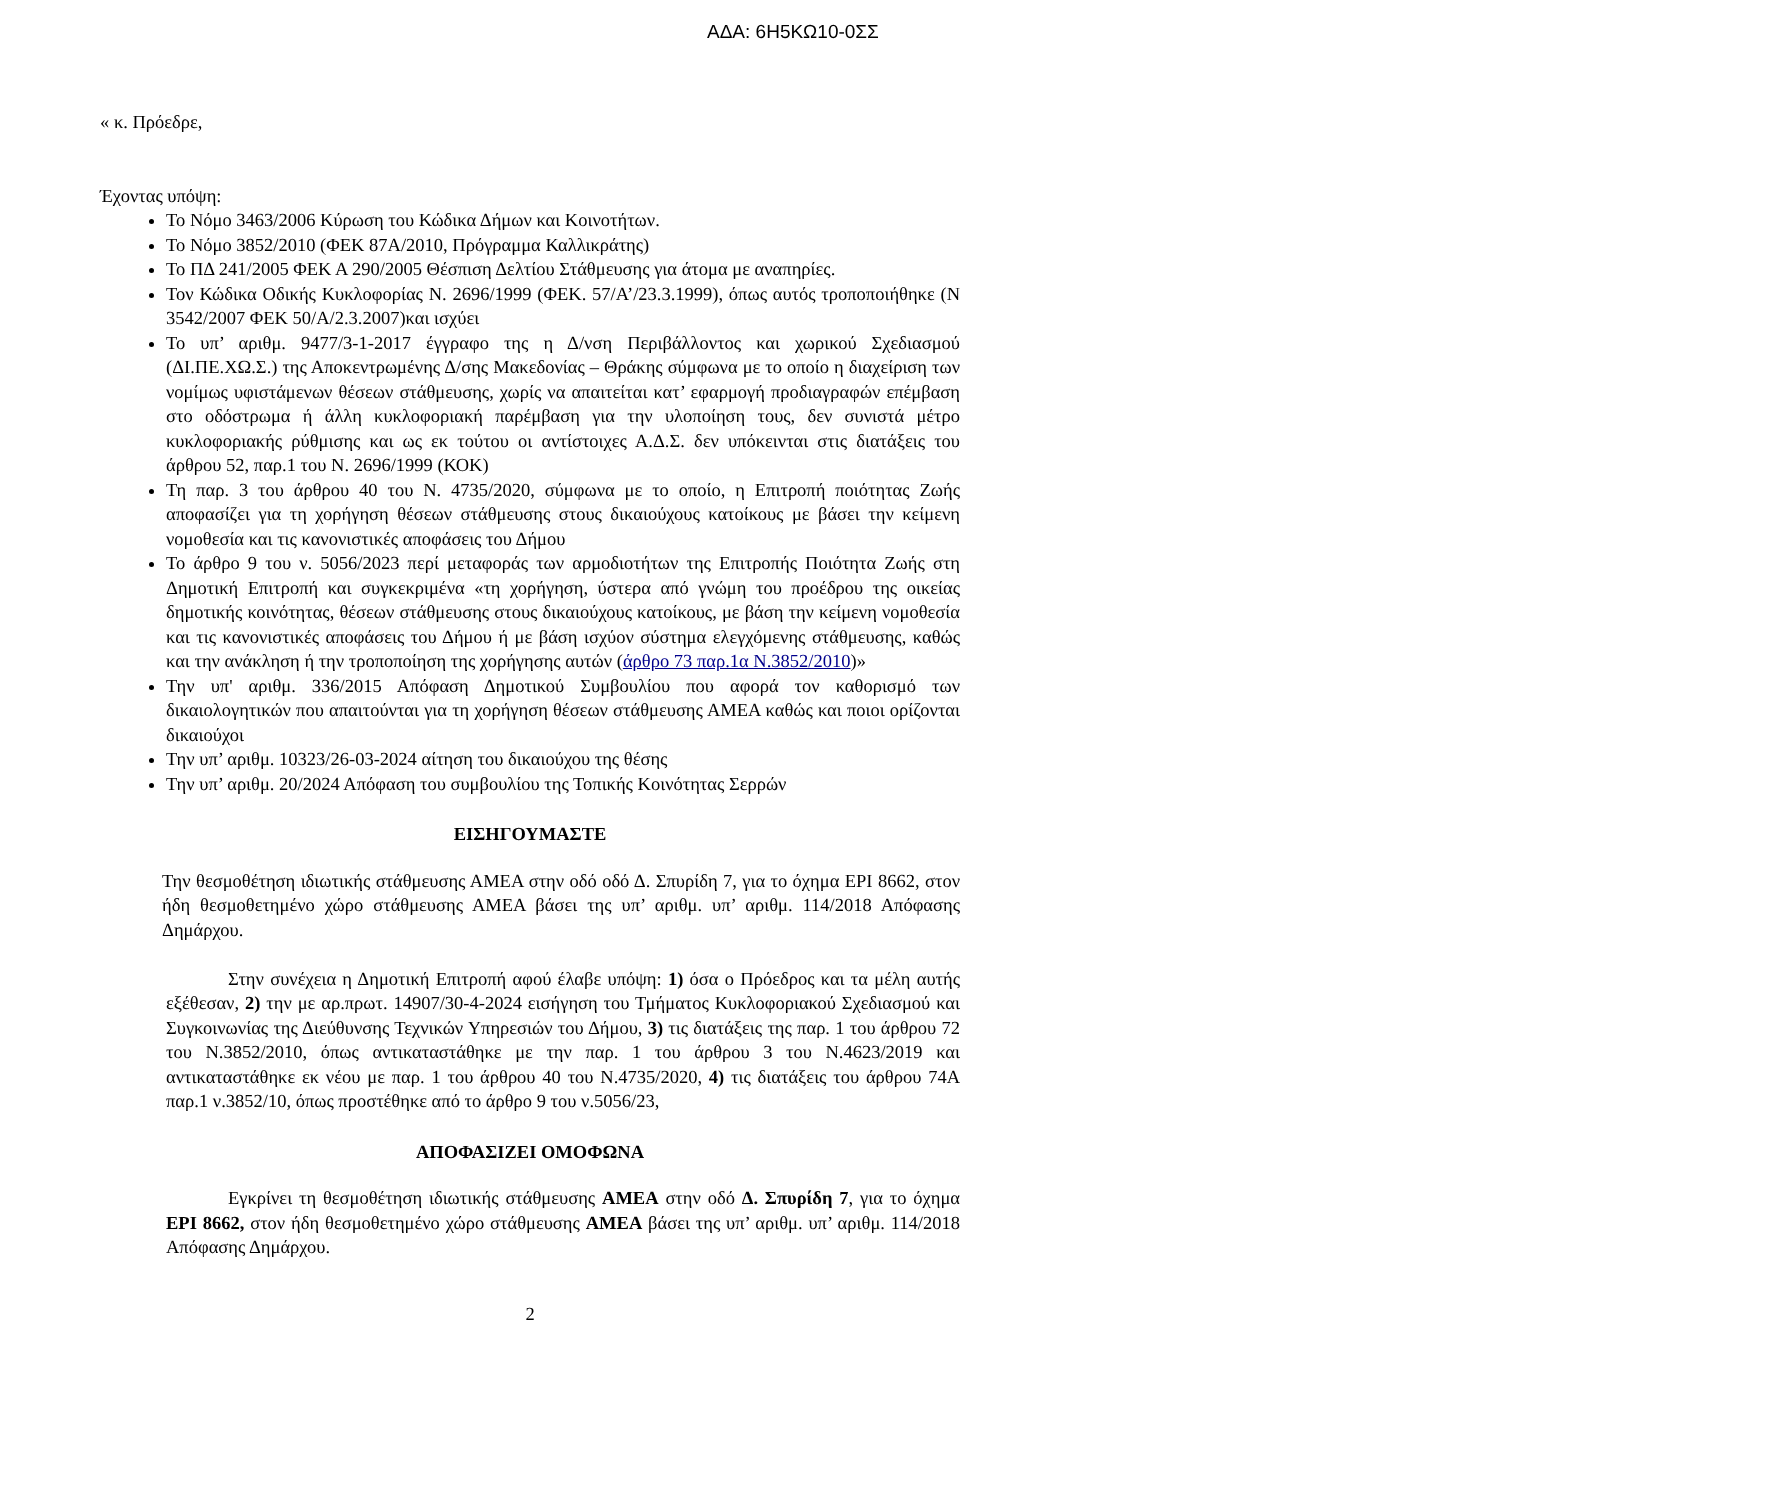ΑΔΑ: 6Η5ΚΩ10-0ΣΣ
« κ. Πρόεδρε,
Έχοντας υπόψη:
Το Νόμο 3463/2006 Κύρωση του Κώδικα Δήμων και Κοινοτήτων.
Το Νόμο 3852/2010 (ΦΕΚ 87Α/2010, Πρόγραμμα Καλλικράτης)
Το ΠΔ 241/2005 ΦΕΚ Α 290/2005 Θέσπιση Δελτίου Στάθμευσης για άτομα με αναπηρίες.
Τον Κώδικα Οδικής Κυκλοφορίας Ν. 2696/1999 (ΦΕΚ. 57/Α’/23.3.1999), όπως αυτός τροποποιήθηκε (Ν 3542/2007 ΦΕΚ 50/Α/2.3.2007)και ισχύει
Το υπ’ αριθμ. 9477/3-1-2017 έγγραφο της η Δ/νση Περιβάλλοντος και χωρικού Σχεδιασμού (ΔΙ.ΠΕ.ΧΩ.Σ.) της Αποκεντρωμένης Δ/σης Μακεδονίας – Θράκης σύμφωνα με το οποίο η διαχείριση των νομίμως υφιστάμενων θέσεων στάθμευσης, χωρίς να απαιτείται κατ’ εφαρμογή προδιαγραφών επέμβαση στο οδόστρωμα ή άλλη κυκλοφοριακή παρέμβαση για την υλοποίηση τους, δεν συνιστά μέτρο κυκλοφοριακής ρύθμισης και ως εκ τούτου οι αντίστοιχες Α.Δ.Σ. δεν υπόκεινται στις διατάξεις του άρθρου 52, παρ.1 του Ν. 2696/1999 (ΚΟΚ)
Τη παρ. 3 του άρθρου 40 του Ν. 4735/2020, σύμφωνα με το οποίο, η Επιτροπή ποιότητας Ζωής αποφασίζει για τη χορήγηση θέσεων στάθμευσης στους δικαιούχους κατοίκους με βάσει την κείμενη νομοθεσία και τις κανονιστικές αποφάσεις του Δήμου
Το άρθρο 9 του ν. 5056/2023 περί μεταφοράς των αρμοδιοτήτων της Επιτροπής Ποιότητα Ζωής στη Δημοτική Επιτροπή και συγκεκριμένα «τη χορήγηση, ύστερα από γνώμη του προέδρου της οικείας δημοτικής κοινότητας, θέσεων στάθμευσης στους δικαιούχους κατοίκους, με βάση την κείμενη νομοθεσία και τις κανονιστικές αποφάσεις του Δήμου ή με βάση ισχύον σύστημα ελεγχόμενης στάθμευσης, καθώς και την ανάκληση ή την τροποποίηση της χορήγησης αυτών (άρθρο 73 παρ.1α Ν.3852/2010)»
Την υπ' αριθμ. 336/2015 Απόφαση Δημοτικού Συμβουλίου που αφορά τον καθορισμό των δικαιολογητικών που απαιτούνται για τη χορήγηση θέσεων στάθμευσης ΑΜΕΑ καθώς και ποιοι ορίζονται δικαιούχοι
Την υπ’ αριθμ. 10323/26-03-2024 αίτηση του δικαιούχου της θέσης
Την υπ’ αριθμ. 20/2024 Απόφαση του συμβουλίου της Τοπικής Κοινότητας Σερρών
ΕΙΣΗΓΟΥΜΑΣΤΕ
Την θεσμοθέτηση ιδιωτικής στάθμευσης ΑΜΕΑ στην οδό οδό Δ. Σπυρίδη 7, για το όχημα ΕΡΙ 8662, στον ήδη θεσμοθετημένο χώρο στάθμευσης ΑΜΕΑ βάσει της υπ’ αριθμ. υπ’ αριθμ. 114/2018 Απόφασης Δημάρχου.
Στην συνέχεια η Δημοτική Επιτροπή αφού έλαβε υπόψη: 1) όσα ο Πρόεδρος και τα μέλη αυτής εξέθεσαν, 2) την με αρ.πρωτ. 14907/30-4-2024 εισήγηση του Τμήματος Κυκλοφοριακού Σχεδιασμού και Συγκοινωνίας της Διεύθυνσης Τεχνικών Υπηρεσιών του Δήμου, 3) τις διατάξεις της παρ. 1 του άρθρου 72 του Ν.3852/2010, όπως αντικαταστάθηκε με την παρ. 1 του άρθρου 3 του Ν.4623/2019 και αντικαταστάθηκε εκ νέου με παρ. 1 του άρθρου 40 του Ν.4735/2020, 4) τις διατάξεις του άρθρου 74Α παρ.1 ν.3852/10, όπως προστέθηκε από το άρθρο 9 του ν.5056/23,
ΑΠΟΦΑΣΙΖΕΙ ΟΜΟΦΩΝΑ
Εγκρίνει τη θεσμοθέτηση ιδιωτικής στάθμευσης ΑΜΕΑ στην οδό Δ. Σπυρίδη 7, για το όχημα ΕΡΙ 8662, στον ήδη θεσμοθετημένο χώρο στάθμευσης ΑΜΕΑ βάσει της υπ’ αριθμ. υπ’ αριθμ. 114/2018 Απόφασης Δημάρχου.
2